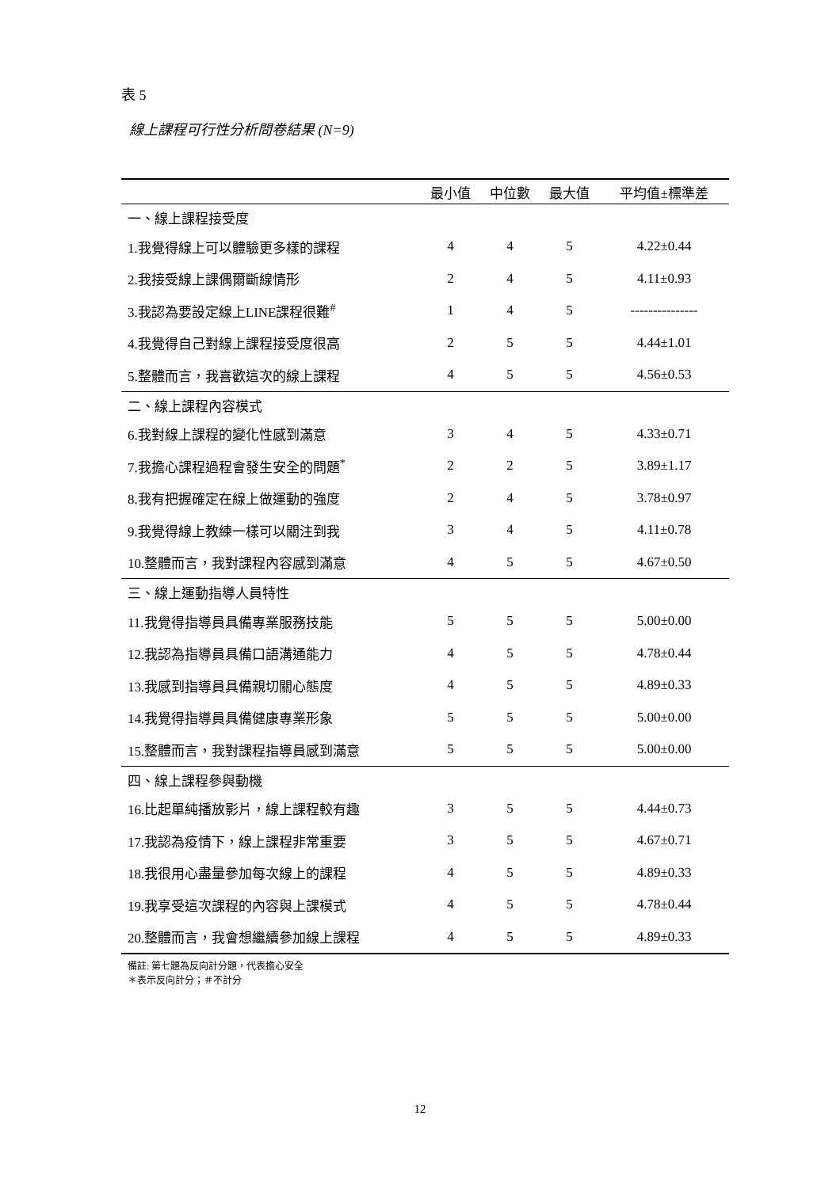表 5
線上課程可行性分析問卷結果 (N=9)
| | 最小值 | 中位數 | 最大值 | 平均值±標準差 |
| --- | --- | --- | --- | --- |
| 一、線上課程接受度 | | | | |
| 1.我覺得線上可以體驗更多樣的課程 | 4 | 4 | 5 | 4.22±0.44 |
| 2.我接受線上課偶爾斷線情形 | 2 | 4 | 5 | 4.11±0.93 |
| 3.我認為要設定線上LINE課程很難<sup>#</sup> | 1 | 4 | 5 | --------------- |
| 4.我覺得自己對線上課程接受度很高 | 2 | 5 | 5 | 4.44±1.01 |
| 5.整體而言，我喜歡這次的線上課程 | 4 | 5 | 5 | 4.56±0.53 |
| 二、線上課程內容模式 | | | | |
| 6.我對線上課程的變化性感到滿意 | 3 | 4 | 5 | 4.33±0.71 |
| 7.我擔心課程過程會發生安全的問題<sup>*</sup> | 2 | 2 | 5 | 3.89±1.17 |
| 8.我有把握確定在線上做運動的強度 | 2 | 4 | 5 | 3.78±0.97 |
| 9.我覺得線上教練一樣可以關注到我 | 3 | 4 | 5 | 4.11±0.78 |
| 10.整體而言，我對課程內容感到滿意 | 4 | 5 | 5 | 4.67±0.50 |
| 三、線上運動指導人員特性 | | | | |
| 11.我覺得指導員具備專業服務技能 | 5 | 5 | 5 | 5.00±0.00 |
| 12.我認為指導員具備口語溝通能力 | 4 | 5 | 5 | 4.78±0.44 |
| 13.我感到指導員具備親切關心態度 | 4 | 5 | 5 | 4.89±0.33 |
| 14.我覺得指導員具備健康專業形象 | 5 | 5 | 5 | 5.00±0.00 |
| 15.整體而言，我對課程指導員感到滿意 | 5 | 5 | 5 | 5.00±0.00 |
| 四、線上課程參與動機 | | | | |
| 16.比起單純播放影片，線上課程較有趣 | 3 | 5 | 5 | 4.44±0.73 |
| 17.我認為疫情下，線上課程非常重要 | 3 | 5 | 5 | 4.67±0.71 |
| 18.我很用心盡量參加每次線上的課程 | 4 | 5 | 5 | 4.89±0.33 |
| 19.我享受這次課程的內容與上課模式 | 4 | 5 | 5 | 4.78±0.44 |
| 20.整體而言，我會想繼續參加線上課程 | 4 | 5 | 5 | 4.89±0.33 |
備註: 第七題為反向計分題，代表擔心安全
＊表示反向計分；＃不計分
12